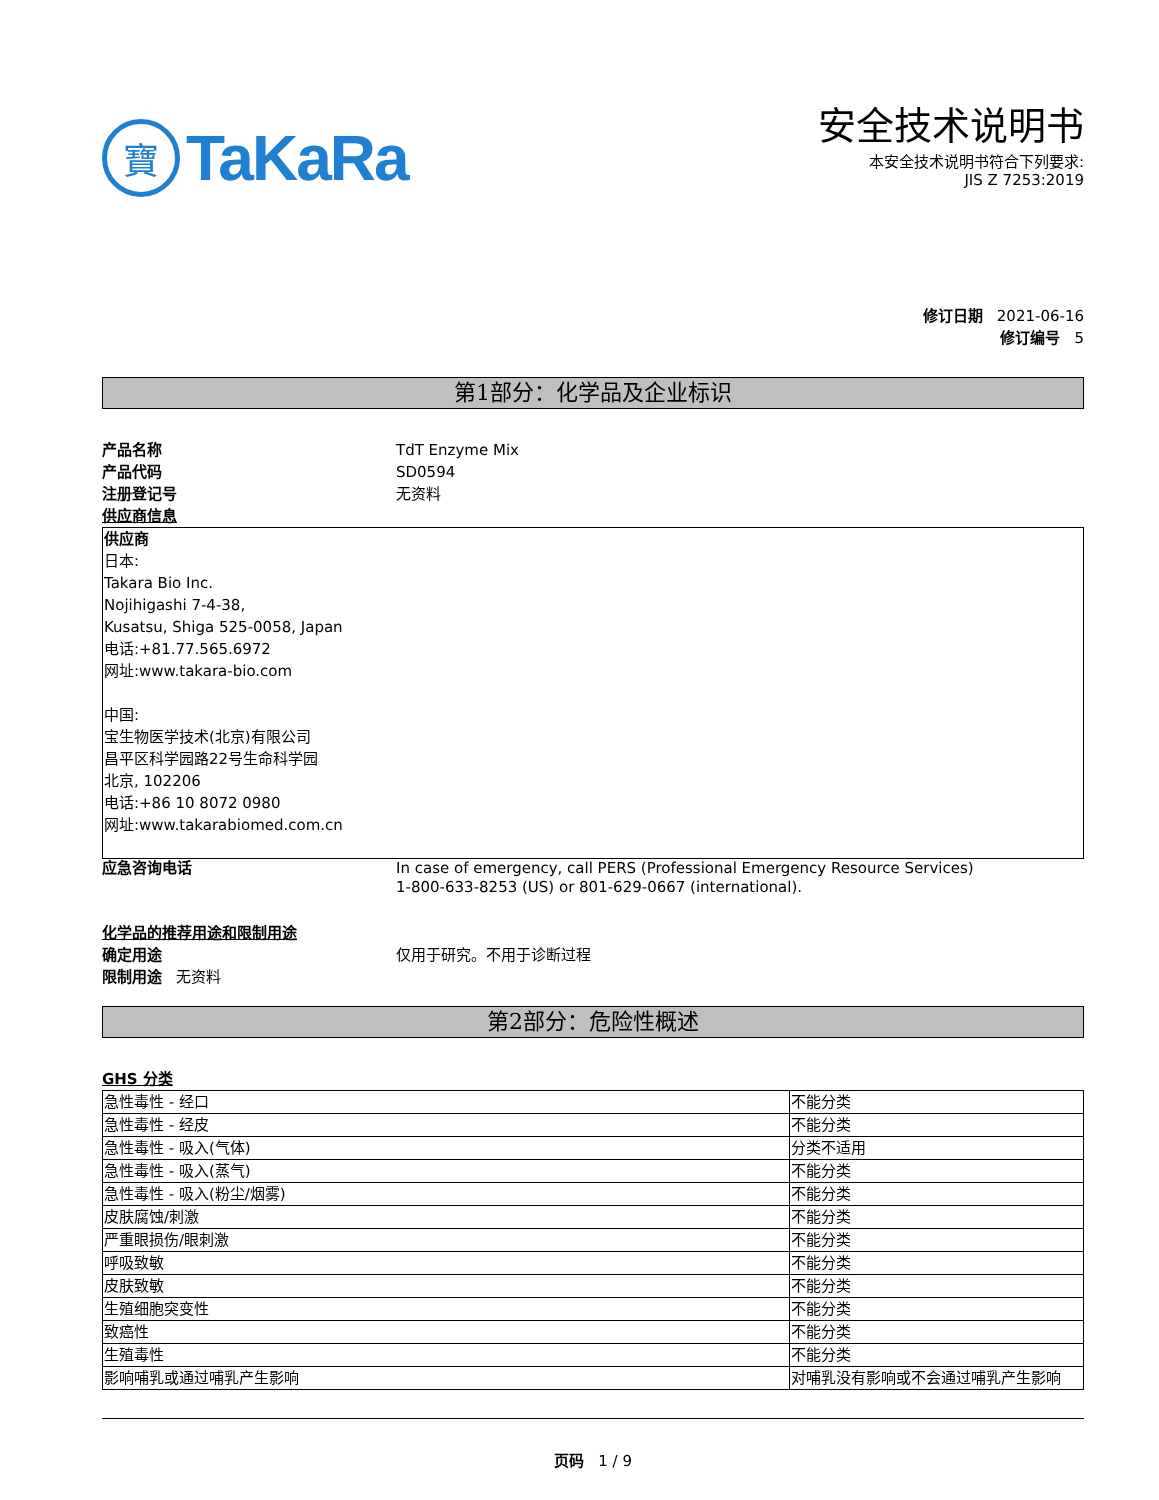寶
TaKaRa
安全技术说明书
本安全技术说明书符合下列要求:
JIS Z 7253:2019
修订日期 2021-06-16
修订编号 5
第1部分：化学品及企业标识
产品名称 TdT Enzyme Mix
产品代码 SD0594
注册登记号 无资料
供应商信息
供应商
日本:
Takara Bio Inc.
Nojihigashi 7-4-38,
Kusatsu, Shiga 525-0058, Japan
电话:+81.77.565.6972
网址:www.takara-bio.com
中国:
宝生物医学技术(北京)有限公司
昌平区科学园路22号生命科学园
北京, 102206
电话:+86 10 8072 0980
网址:www.takarabiomed.com.cn
应急咨询电话 In case of emergency, call PERS (Professional Emergency Resource Services)
1-800-633-8253 (US) or 801-629-0667 (international).
化学品的推荐用途和限制用途
确定用途 仅用于研究。不用于诊断过程
限制用途 无资料
第2部分：危险性概述
GHS 分类
| 急性毒性 - 经口 | 不能分类 |
| 急性毒性 - 经皮 | 不能分类 |
| 急性毒性 - 吸入(气体) | 分类不适用 |
| 急性毒性 - 吸入(蒸气) | 不能分类 |
| 急性毒性 - 吸入(粉尘/烟雾) | 不能分类 |
| 皮肤腐蚀/刺激 | 不能分类 |
| 严重眼损伤/眼刺激 | 不能分类 |
| 呼吸致敏 | 不能分类 |
| 皮肤致敏 | 不能分类 |
| 生殖细胞突变性 | 不能分类 |
| 致癌性 | 不能分类 |
| 生殖毒性 | 不能分类 |
| 影响哺乳或通过哺乳产生影响 | 对哺乳没有影响或不会通过哺乳产生影响 |
页码 1 / 9